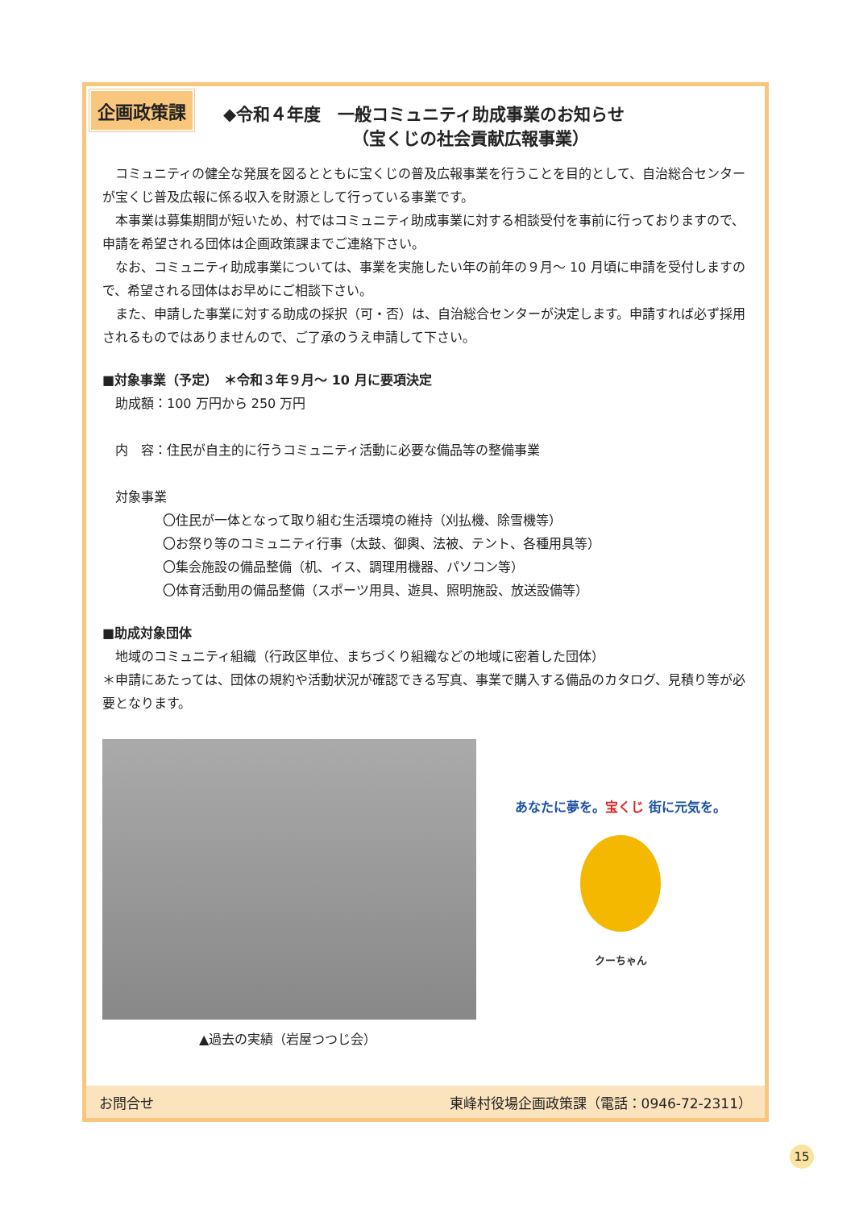企画政策課
◆令和４年度　一般コミュニティ助成事業のお知らせ
（宝くじの社会貢献広報事業）
コミュニティの健全な発展を図るとともに宝くじの普及広報事業を行うことを目的として、自治総合センターが宝くじ普及広報に係る収入を財源として行っている事業です。
本事業は募集期間が短いため、村ではコミュニティ助成事業に対する相談受付を事前に行っておりますので、申請を希望される団体は企画政策課までご連絡下さい。
なお、コミュニティ助成事業については、事業を実施したい年の前年の９月～ 10 月頃に申請を受付しますので、希望される団体はお早めにご相談下さい。
また、申請した事業に対する助成の採択（可・否）は、自治総合センターが決定します。申請すれば必ず採用されるものではありませんので、ご了承のうえ申請して下さい。
■対象事業（予定）　＊令和３年９月～ 10 月に要項決定
助成額：100 万円から 250 万円
内　容：住民が自主的に行うコミュニティ活動に必要な備品等の整備事業
対象事業
〇住民が一体となって取り組む生活環境の維持（刈払機、除雪機等）
〇お祭り等のコミュニティ行事（太鼓、御輿、法被、テント、各種用具等）
〇集会施設の備品整備（机、イス、調理用機器、パソコン等）
〇体育活動用の備品整備（スポーツ用具、遊具、照明施設、放送設備等）
■助成対象団体
地域のコミュニティ組織（行政区単位、まちづくり組織などの地域に密着した団体）
＊申請にあたっては、団体の規約や活動状況が確認できる写真、事業で購入する備品のカタログ、見積り等が必要となります。
▲過去の実績（岩屋つつじ会）
あなたに夢を。宝くじ 街に元気を。
クーちゃん
お問合せ 東峰村役場企画政策課（電話：0946-72-2311）
15